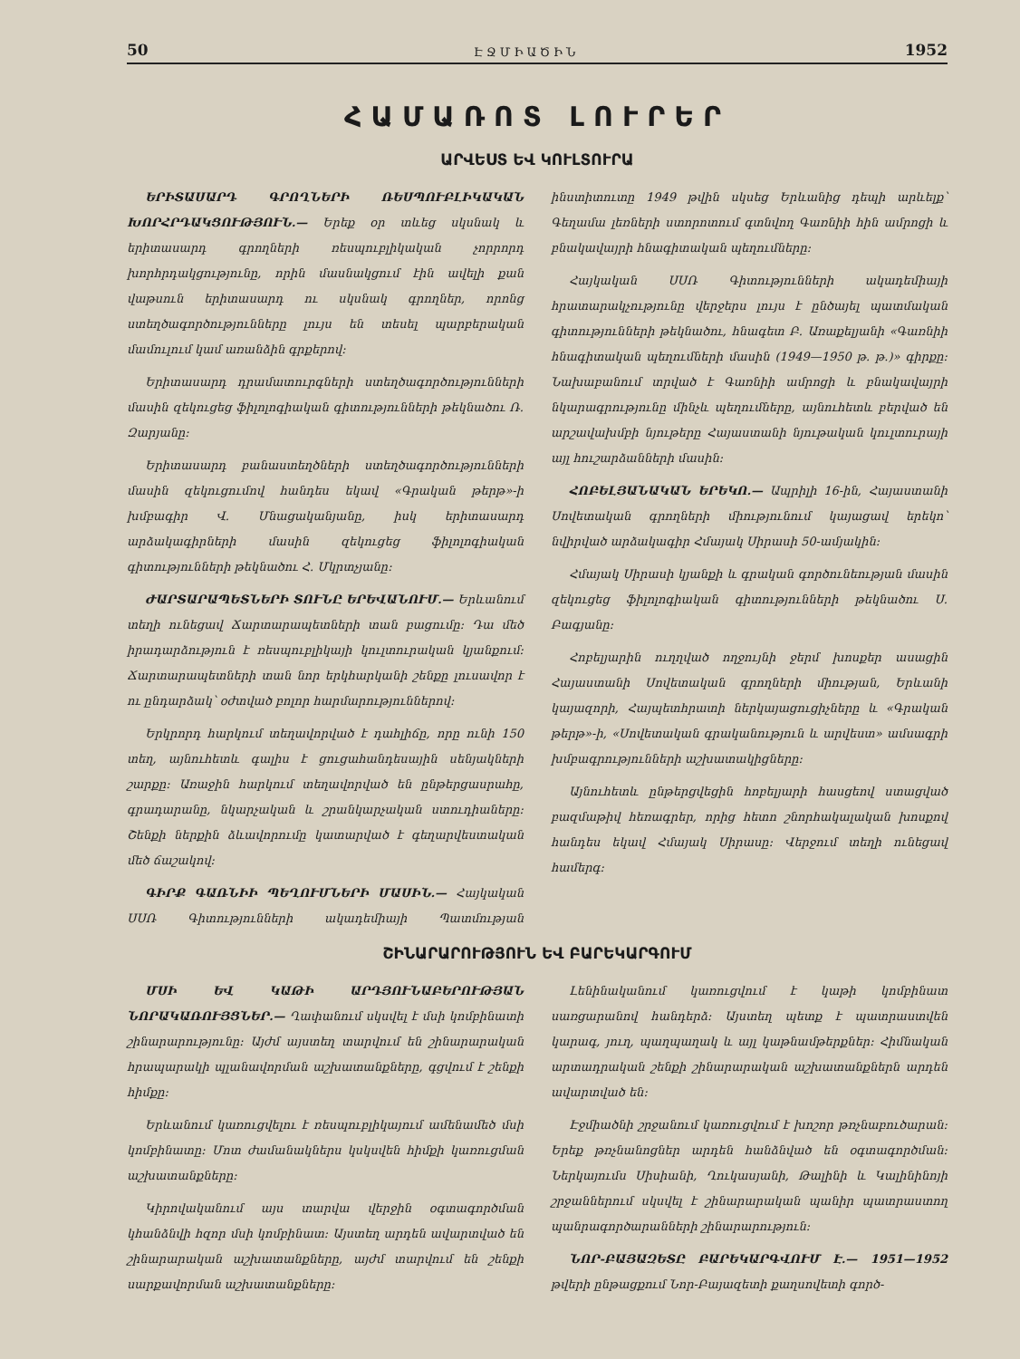50 ԷՋՄԻԱԾԻՆ 1952
ՀԱՄԱՌՈՏ ԼՈՒՐԵՐ
ԱՐՎԵՍՏ ԵՎ ԿՈՒԼՏՈՒՐԱ
ԵՐԻՏԱՍԱՐԴ ԳՐՈՂՆԵՐԻ ՌԵՍՊՈՒԲԼԻԿԱԿԱՆ ԽՈՐՀՐԴԱԿՑՈՒԹՅՈՒՆ.— Երեք օր տևեց սկսնակ և երիտասարդ գրողների ռեսպուբլիկական չորրորդ խորհրդակցությունը, որին մասնակցում էին ավելի քան վաթսուն երիտասարդ ու սկսնակ գրողներ, որոնց ստեղծագործությունները լույս են տեսել պարբերական մամուլում կամ առանձին գրքերով։
Երիտասարդ դրամատուրգների ստեղծագործությունների մասին զեկուցեց ֆիլոլոգիական գիտությունների թեկնածու Ռ. Զարյանը։
Երիտասարդ բանաստեղծների ստեղծագործությունների մասին զեկուցումով հանդես եկավ «Գրական թերթ»-ի խմբագիր Վ. Մնացականյանը, իսկ երիտասարդ արձակագիրների մասին զեկուցեց ֆիլոլոգիական գիտությունների թեկնածու Հ. Մկրտչյանը։
ԺԱՐՏԱՐԱՊԵՏՆԵՐԻ ՏՈՒՆԸ ԵՐԵՎԱՆՈՒՄ.— Երևանում տեղի ունեցավ Ճարտարապետների տան բացումը։ Դա մեծ իրադարձություն է ռեսպուբլիկայի կուլտուրական կյանքում։ Ճարտարապետների տան նոր երկհարկանի շենքը լուսավոր է ու ընդարձակ՝ օժտված բոլոր հարմարություններով։
Երկրորդ հարկում տեղավորված է դահլիճը, որը ունի 150 տեղ, այնուհետև գալիս է ցուցահանդեսային սենյակների շարքը։ Առաջին հարկում տեղավորված են ընթերցասրահը, գրադարանը, նկարչական և շրանկարչական ստուդիաները։ Շենքի ներքին ձևավորումը կատարված է գեղարվեստական մեծ ճաշակով։
ԳԻՐՔ ԳԱՌՆԻԻ ՊԵՂՈՒՄՆԵՐԻ ՄԱՍԻՆ.— Հայկական ՍՍՌ Գիտությունների ակադեմիայի Պատմության ինստիտուտը 1949 թվին սկսեց Երևանից դեպի արևելք՝ Գեղամա լեռների ստորոտում գտնվող Գառնիի հին ամրոցի և բնակավայրի հնագիտական պեղումները։
Հայկական ՍՍՌ Գիտությունների ակադեմիայի հրատարակչությունը վերջերս լույս է ընծայել պատմական գիտությունների թեկնածու, հնագետ Բ. Առաքելյանի «Գառնիի հնագիտական պեղումների մասին (1949—1950 թ. թ.)» գիրքը։ Նախաբանում տրված է Գառնիի ամրոցի և բնակավայրի նկարագրությունը մինչև պեղումները, այնուհետև բերված են արշավախմբի նյութերը Հայաստանի նյութական կուլտուրայի այլ հուշարձանների մասին։
ՀՈԲԵԼՅԱՆԱԿԱՆ ԵՐԵԿՈ.— Ապրիլի 16-ին, Հայաստանի Սովետական գրողների միությունում կայացավ երեկո՝ նվիրված արձակագիր Հմայակ Սիրասի 50-ամյակին։
Հմայակ Սիրասի կյանքի և գրական գործունեության մասին զեկուցեց ֆիլոլոգիական գիտությունների թեկնածու Ս. Բագյանը։
Հոբելյարին ուղղված ողջույնի ջերմ խոսքեր ասացին Հայաստանի Սովետական գրողների միության, Երևանի կայազորի, Հայպետհրատի ներկայացուցիչները և «Գրական թերթ»-ի, «Սովետական գրականություն և արվեստ» ամսագրի խմբագրությունների աշխատակիցները։
Այնուհետև ընթերցվեցին հոբելյարի հասցեով ստացված բազմաթիվ հեռագրեր, որից հետո շնորհակալական խոսքով հանդես եկավ Հմայակ Սիրասը։ Վերջում տեղի ունեցավ համերգ։
ՇԻՆԱՐԱՐՈՒԹՅՈՒՆ ԵՎ ԲԱՐԵԿԱՐԳՈՒՄ
ՄՍԻ ԵՎ ԿԱԹԻ ԱՐԴՅՈՒՆԱԲԵՐՈՒԹՅԱՆ ՆՈՐԱԿԱՌՈՒՅՑՆԵՐ.— Ղափանում սկսվել է մսի կոմբինատի շինարարությունը։ Այժմ այստեղ տարվում են շինարարական հրապարակի պլանավորման աշխատանքները, գցվում է շենքի հիմքը։
Երևանում կառուցվելու է ռեսպուբլիկայում ամենամեծ մսի կոմբինատը։ Մոտ ժամանակներս կսկսվեն հիմքի կառուցման աշխատանքները։
Կիրովականում այս տարվա վերջին օգտագործման կհանձնվի հզոր մսի կոմբինատ։ Այստեղ արդեն ավարտված են շինարարական աշխատանքները, այժմ տարվում են շենքի սարքավորման աշխատանքները։
Լենինականում կառուցվում է կաթի կոմբինատ սառցարանով հանդերձ։ Այստեղ պետք է պատրաստվեն կարագ, յուղ, պաղպաղակ և այլ կաթնամթերքներ։ Հիմնական արտադրական շենքի շինարարական աշխատանքներն արդեն ավարտված են։
Էջմիածնի շրջանում կառուցվում է խոշոր թռչնաբուծարան։ Երեք թռչնանոցներ արդեն հանձնված են օգտագործման։ Ներկայումս Սիսիանի, Ղուկասյանի, Թալինի և Կալինինոյի շրջաններում սկսվել է շինարարական պանիր պատրաստող պանրագործարանների շինարարություն։
ՆՈՐ-ԲԱՅԱԶԵՏԸ ԲԱՐԵԿԱՐԳՎՈՒՄ Է.— 1951—1952 թվերի ընթացքում Նոր-Բայազետի քաղսովետի գործ-